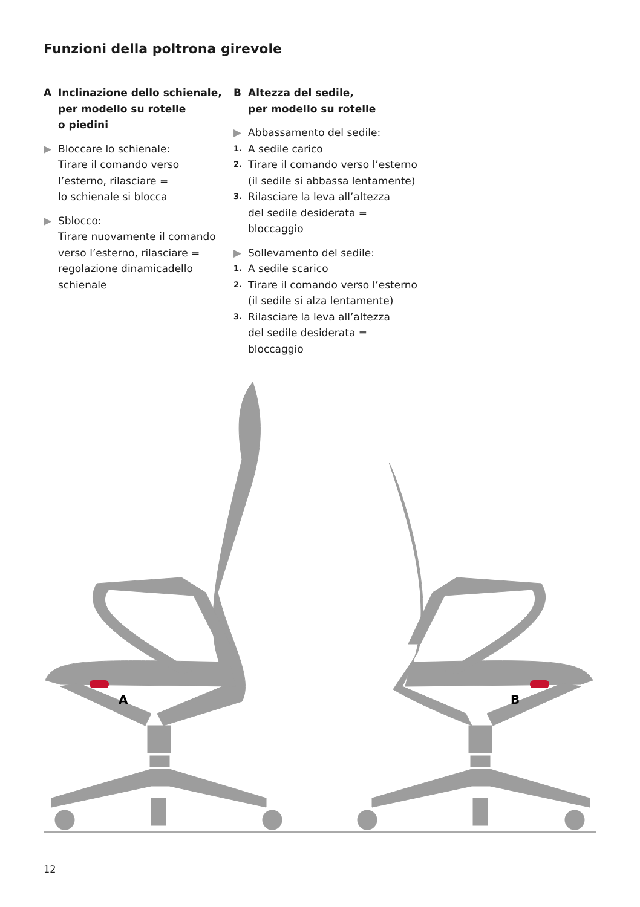Funzioni della poltrona girevole
A Inclinazione dello schienale,
per modello su rotelle
o piedini
▶ Bloccare lo schienale:
Tirare il comando verso
l’esterno, rilasciare =
lo schienale si blocca
▶ Sblocco:
Tirare nuovamente il comando
verso l’esterno, rilasciare =
regolazione dinamicadello
schienale
B Altezza del sedile,
per modello su rotelle
▶ Abbassamento del sedile:
1. A sedile carico
2. Tirare il comando verso l’esterno
(il sedile si abbassa lentamente)
3. Rilasciare la leva all’altezza
del sedile desiderata = bloccaggio
▶ Sollevamento del sedile:
1. A sedile scarico
2. Tirare il comando verso l’esterno
(il sedile si alza lentamente)
3. Rilasciare la leva all’altezza
del sedile desiderata = bloccaggio
A
B
12